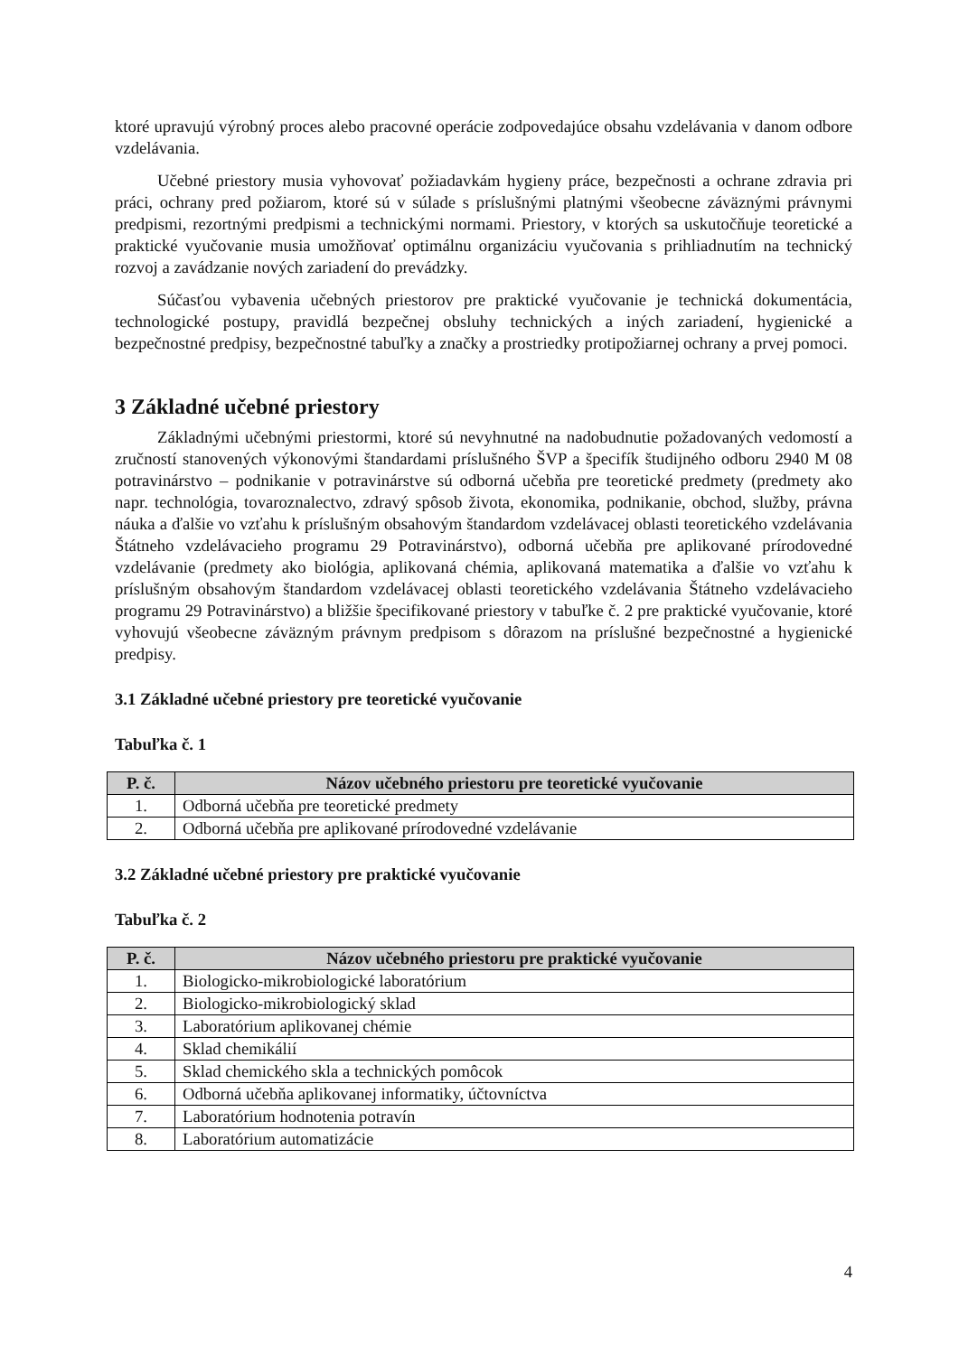ktoré upravujú výrobný proces alebo pracovné operácie zodpovedajúce obsahu vzdelávania v danom odbore vzdelávania.
Učebné priestory musia vyhovovať požiadavkám hygieny práce, bezpečnosti a ochrane zdravia pri práci, ochrany pred požiarom, ktoré sú v súlade s príslušnými platnými všeobecne záväznými právnymi predpismi, rezortnými predpismi a technickými normami. Priestory, v ktorých sa uskutočňuje teoretické a praktické vyučovanie musia umožňovať optimálnu organizáciu vyučovania s prihliadnutím na technický rozvoj a zavádzanie nových zariadení do prevádzky.
Súčasťou vybavenia učebných priestorov pre praktické vyučovanie je technická dokumentácia, technologické postupy, pravidlá bezpečnej obsluhy technických a iných zariadení, hygienické a bezpečnostné predpisy, bezpečnostné tabuľky a značky a prostriedky protipožiarnej ochrany a prvej pomoci.
3 Základné učebné priestory
Základnými učebnými priestormi, ktoré sú nevyhnutné na nadobudnutie požadovaných vedomostí a zručností stanovených výkonovými štandardami príslušného ŠVP a špecifík študijného odboru 2940 M 08 potravinárstvo – podnikanie v potravinárstve sú odborná učebňa pre teoretické predmety (predmety ako napr. technológia, tovaroznalectvo, zdravý spôsob života, ekonomika, podnikanie, obchod, služby, právna náuka a ďalšie vo vzťahu k príslušným obsahovým štandardom vzdelávacej oblasti teoretického vzdelávania Štátneho vzdelávacieho programu 29 Potravinárstvo), odborná učebňa pre aplikované prírodovedné vzdelávanie (predmety ako biológia, aplikovaná chémia, aplikovaná matematika a ďalšie vo vzťahu k príslušným obsahovým štandardom vzdelávacej oblasti teoretického vzdelávania Štátneho vzdelávacieho programu 29 Potravinárstvo) a bližšie špecifikované priestory v tabuľke č. 2 pre praktické vyučovanie, ktoré vyhovujú všeobecne záväzným právnym predpisom s dôrazom na príslušné bezpečnostné a hygienické predpisy.
3.1 Základné učebné priestory pre teoretické vyučovanie
Tabuľka č. 1
| P. č. | Názov učebného priestoru pre teoretické vyučovanie |
| --- | --- |
| 1. | Odborná učebňa pre teoretické predmety |
| 2. | Odborná učebňa pre aplikované prírodovedné vzdelávanie |
3.2 Základné učebné priestory pre praktické vyučovanie
Tabuľka č. 2
| P. č. | Názov učebného priestoru pre praktické vyučovanie |
| --- | --- |
| 1. | Biologicko-mikrobiologické laboratórium |
| 2. | Biologicko-mikrobiologický sklad |
| 3. | Laboratórium aplikovanej chémie |
| 4. | Sklad chemikálií |
| 5. | Sklad chemického skla a technických pomôcok |
| 6. | Odborná učebňa aplikovanej informatiky, účtovníctva |
| 7. | Laboratórium hodnotenia potravín |
| 8. | Laboratórium automatizácie |
4